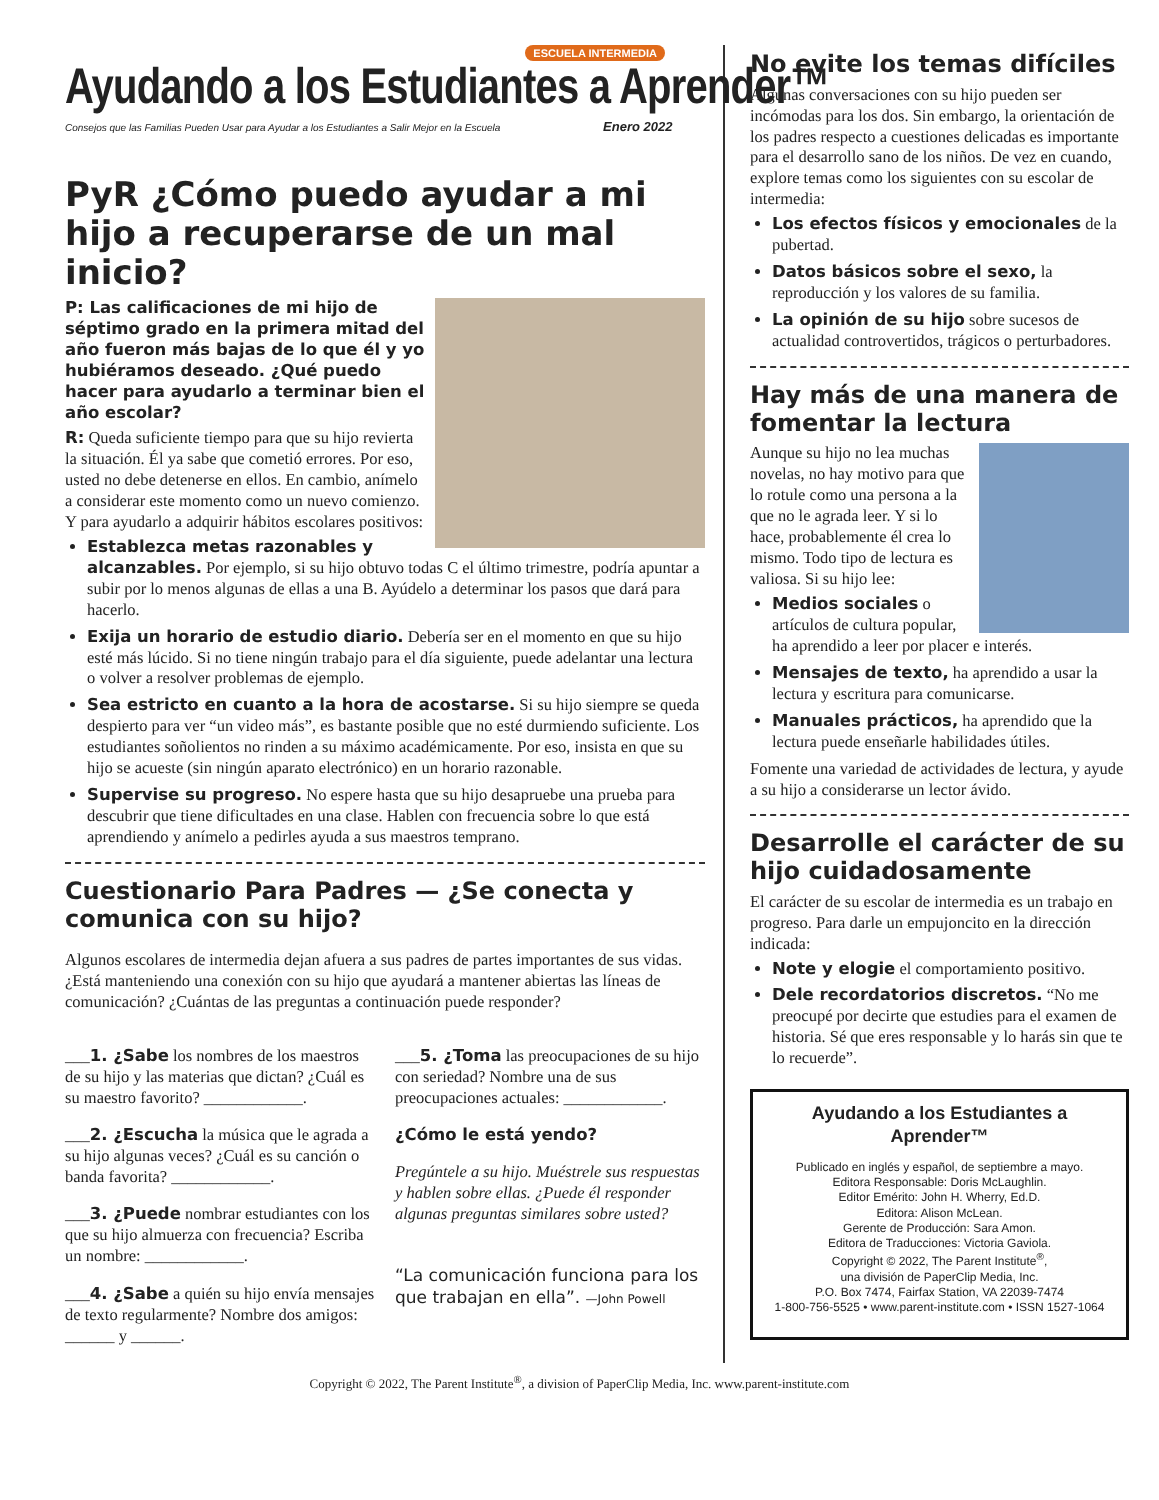ESCUELA INTERMEDIA
Ayudando a los Estudiantes a Aprender™
Consejos que las Familias Pueden Usar para Ayudar a los Estudiantes a Salir Mejor en la Escuela Enero 2022
PyR ¿Cómo puedo ayudar a mi hijo a recuperarse de un mal inicio?
P: Las calificaciones de mi hijo de séptimo grado en la primera mitad del año fueron más bajas de lo que él y yo hubiéramos deseado. ¿Qué puedo hacer para ayudarlo a terminar bien el año escolar?
R: Queda suficiente tiempo para que su hijo revierta la situación. Él ya sabe que cometió errores. Por eso, usted no debe detenerse en ellos. En cambio, anímelo a considerar este momento como un nuevo comienzo. Y para ayudarlo a adquirir hábitos escolares positivos:
Establezca metas razonables y alcanzables. Por ejemplo, si su hijo obtuvo todas C el último trimestre, podría apuntar a subir por lo menos algunas de ellas a una B. Ayúdelo a determinar los pasos que dará para hacerlo.
Exija un horario de estudio diario. Debería ser en el momento en que su hijo esté más lúcido. Si no tiene ningún trabajo para el día siguiente, puede adelantar una lectura o volver a resolver problemas de ejemplo.
Sea estricto en cuanto a la hora de acostarse. Si su hijo siempre se queda despierto para ver “un video más”, es bastante posible que no esté durmiendo suficiente. Los estudiantes soñolientos no rinden a su máximo académicamente. Por eso, insista en que su hijo se acueste (sin ningún aparato electrónico) en un horario razonable.
Supervise su progreso. No espere hasta que su hijo desapruebe una prueba para descubrir que tiene dificultades en una clase. Hablen con frecuencia sobre lo que está aprendiendo y anímelo a pedirles ayuda a sus maestros temprano.
Cuestionario Para Padres — ¿Se conecta y comunica con su hijo?
Algunos escolares de intermedia dejan afuera a sus padres de partes importantes de sus vidas. ¿Está manteniendo una conexión con su hijo que ayudará a mantener abiertas las líneas de comunicación? ¿Cuántas de las preguntas a continuación puede responder?
___1. ¿Sabe los nombres de los maestros de su hijo y las materias que dictan? ¿Cuál es su maestro favorito? ____________.
___2. ¿Escucha la música que le agrada a su hijo algunas veces? ¿Cuál es su canción o banda favorita? ____________.
___3. ¿Puede nombrar estudiantes con los que su hijo almuerza con frecuencia? Escriba un nombre: ____________.
___4. ¿Sabe a quién su hijo envía mensajes de texto regularmente? Nombre dos amigos: ______ y ______.
___5. ¿Toma las preocupaciones de su hijo con seriedad? Nombre una de sus preocupaciones actuales: ____________.
¿Cómo le está yendo?
Pregúntele a su hijo. Muéstrele sus respuestas y hablen sobre ellas. ¿Puede él responder algunas preguntas similares sobre usted?
“La comunicación funciona para los que trabajan en ella”. —John Powell
No evite los temas difíciles
Algunas conversaciones con su hijo pueden ser incómodas para los dos. Sin embargo, la orientación de los padres respecto a cuestiones delicadas es importante para el desarrollo sano de los niños. De vez en cuando, explore temas como los siguientes con su escolar de intermedia:
Los efectos físicos y emocionales de la pubertad.
Datos básicos sobre el sexo, la reproducción y los valores de su familia.
La opinión de su hijo sobre sucesos de actualidad controvertidos, trágicos o perturbadores.
Hay más de una manera de fomentar la lectura
Aunque su hijo no lea muchas novelas, no hay motivo para que lo rotule como una persona a la que no le agrada leer. Y si lo hace, probablemente él crea lo mismo. Todo tipo de lectura es valiosa. Si su hijo lee:
Medios sociales o artículos de cultura popular, ha aprendido a leer por placer e interés.
Mensajes de texto, ha aprendido a usar la lectura y escritura para comunicarse.
Manuales prácticos, ha aprendido que la lectura puede enseñarle habilidades útiles.
Fomente una variedad de actividades de lectura, y ayude a su hijo a considerarse un lector ávido.
Desarrolle el carácter de su hijo cuidadosamente
El carácter de su escolar de intermedia es un trabajo en progreso. Para darle un empujoncito en la dirección indicada:
Note y elogie el comportamiento positivo.
Dele recordatorios discretos. “No me preocupé por decirte que estudies para el examen de historia. Sé que eres responsable y lo harás sin que te lo recuerde”.
Ayudando a los Estudiantes a Aprender™
Publicado en inglés y español, de septiembre a mayo.
Editora Responsable: Doris McLaughlin.
Editor Emérito: John H. Wherry, Ed.D.
Editora: Alison McLean.
Gerente de Producción: Sara Amon.
Editora de Traducciones: Victoria Gaviola.
Copyright © 2022, The Parent Institute<sup>®</sup>,
una división de PaperClip Media, Inc.
P.O. Box 7474, Fairfax Station, VA 22039-7474
1-800-756-5525 • www.parent-institute.com • ISSN 1527-1064
Copyright © 2022, The Parent Institute<sup>®</sup>, a division of PaperClip Media, Inc. www.parent-institute.com